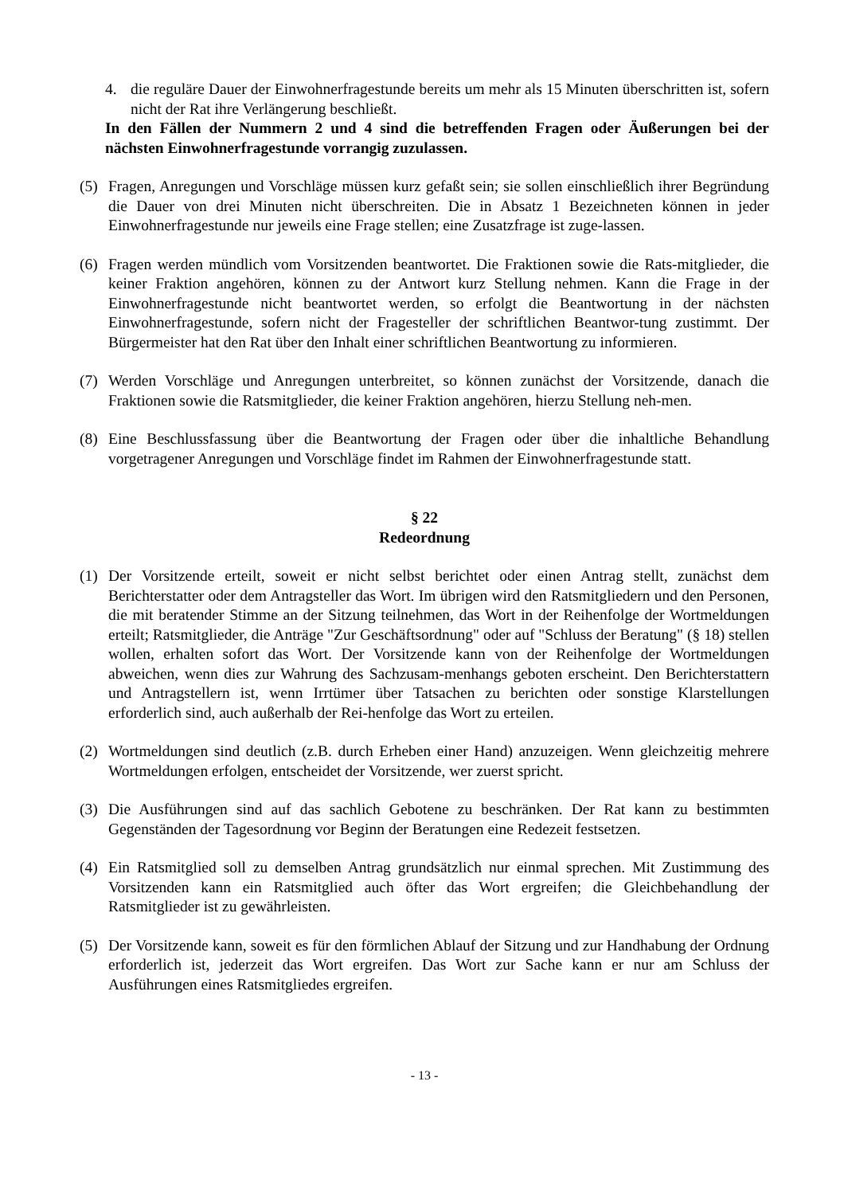4. die reguläre Dauer der Einwohnerfragestunde bereits um mehr als 15 Minuten überschritten ist, sofern nicht der Rat ihre Verlängerung beschließt.
In den Fällen der Nummern 2 und 4 sind die betreffenden Fragen oder Äußerungen bei der nächsten Einwohnerfragestunde vorrangig zuzulassen.
(5) Fragen, Anregungen und Vorschläge müssen kurz gefaßt sein; sie sollen einschließlich ihrer Begründung die Dauer von drei Minuten nicht überschreiten. Die in Absatz 1 Bezeichneten können in jeder Einwohnerfragestunde nur jeweils eine Frage stellen; eine Zusatzfrage ist zuge-lassen.
(6) Fragen werden mündlich vom Vorsitzenden beantwortet. Die Fraktionen sowie die Rats-mitglieder, die keiner Fraktion angehören, können zu der Antwort kurz Stellung nehmen. Kann die Frage in der Einwohnerfragestunde nicht beantwortet werden, so erfolgt die Beantwortung in der nächsten Einwohnerfragestunde, sofern nicht der Fragesteller der schriftlichen Beantwor-tung zustimmt. Der Bürgermeister hat den Rat über den Inhalt einer schriftlichen Beantwortung zu informieren.
(7) Werden Vorschläge und Anregungen unterbreitet, so können zunächst der Vorsitzende, danach die Fraktionen sowie die Ratsmitglieder, die keiner Fraktion angehören, hierzu Stellung neh-men.
(8) Eine Beschlussfassung über die Beantwortung der Fragen oder über die inhaltliche Behandlung vorgetragener Anregungen und Vorschläge findet im Rahmen der Einwohnerfragestunde statt.
§ 22
Redeordnung
(1) Der Vorsitzende erteilt, soweit er nicht selbst berichtet oder einen Antrag stellt, zunächst dem Berichterstatter oder dem Antragsteller das Wort. Im übrigen wird den Ratsmitgliedern und den Personen, die mit beratender Stimme an der Sitzung teilnehmen, das Wort in der Reihenfolge der Wortmeldungen erteilt; Ratsmitglieder, die Anträge "Zur Geschäftsordnung" oder auf "Schluss der Beratung" (§ 18) stellen wollen, erhalten sofort das Wort. Der Vorsitzende kann von der Reihenfolge der Wortmeldungen abweichen, wenn dies zur Wahrung des Sachzusam-menhangs geboten erscheint. Den Berichterstattern und Antragstellern ist, wenn Irrtümer über Tatsachen zu berichten oder sonstige Klarstellungen erforderlich sind, auch außerhalb der Rei-henfolge das Wort zu erteilen.
(2) Wortmeldungen sind deutlich (z.B. durch Erheben einer Hand) anzuzeigen. Wenn gleichzeitig mehrere Wortmeldungen erfolgen, entscheidet der Vorsitzende, wer zuerst spricht.
(3) Die Ausführungen sind auf das sachlich Gebotene zu beschränken. Der Rat kann zu bestimmten Gegenständen der Tagesordnung vor Beginn der Beratungen eine Redezeit festsetzen.
(4) Ein Ratsmitglied soll zu demselben Antrag grundsätzlich nur einmal sprechen. Mit Zustimmung des Vorsitzenden kann ein Ratsmitglied auch öfter das Wort ergreifen; die Gleichbehandlung der Ratsmitglieder ist zu gewährleisten.
(5) Der Vorsitzende kann, soweit es für den förmlichen Ablauf der Sitzung und zur Handhabung der Ordnung erforderlich ist, jederzeit das Wort ergreifen. Das Wort zur Sache kann er nur am Schluss der Ausführungen eines Ratsmitgliedes ergreifen.
- 13 -